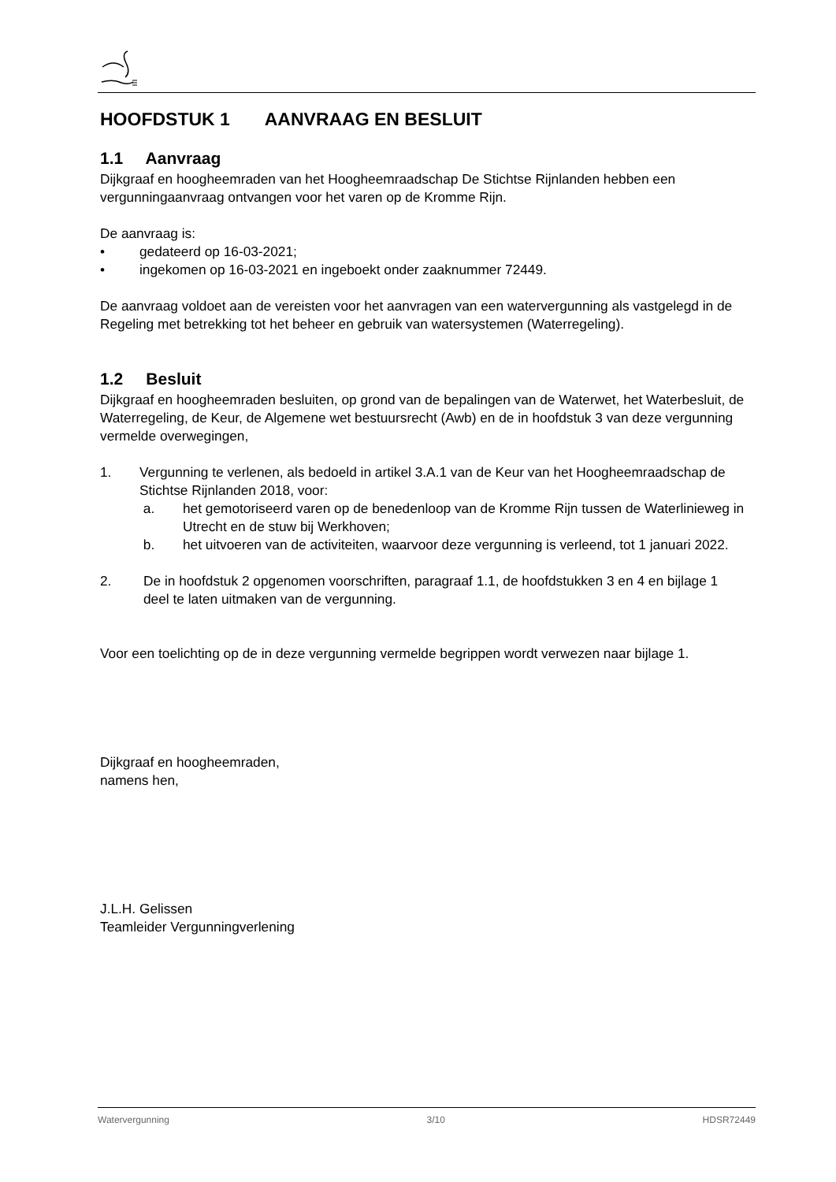HOOFDSTUK 1 AANVRAAG EN BESLUIT
1.1 Aanvraag
Dijkgraaf en hoogheemraden van het Hoogheemraadschap De Stichtse Rijnlanden hebben een vergunningaanvraag ontvangen voor het varen op de Kromme Rijn.
De aanvraag is:
• gedateerd op 16-03-2021;
• ingekomen op 16-03-2021 en ingeboekt onder zaaknummer 72449.
De aanvraag voldoet aan de vereisten voor het aanvragen van een watervergunning als vastgelegd in de Regeling met betrekking tot het beheer en gebruik van watersystemen (Waterregeling).
1.2 Besluit
Dijkgraaf en hoogheemraden besluiten, op grond van de bepalingen van de Waterwet, het Waterbesluit, de Waterregeling, de Keur, de Algemene wet bestuursrecht (Awb) en de in hoofdstuk 3 van deze vergunning vermelde overwegingen,
1. Vergunning te verlenen, als bedoeld in artikel 3.A.1 van de Keur van het Hoogheemraadschap de Stichtse Rijnlanden 2018, voor:
a. het gemotoriseerd varen op de benedenloop van de Kromme Rijn tussen de Waterlinieweg in Utrecht en de stuw bij Werkhoven;
b. het uitvoeren van de activiteiten, waarvoor deze vergunning is verleend, tot 1 januari 2022.
2. De in hoofdstuk 2 opgenomen voorschriften, paragraaf 1.1, de hoofdstukken 3 en 4 en bijlage 1 deel te laten uitmaken van de vergunning.
Voor een toelichting op de in deze vergunning vermelde begrippen wordt verwezen naar bijlage 1.
Dijkgraaf en hoogheemraden,
namens hen,
J.L.H. Gelissen
Teamleider Vergunningverlening
Watervergunning 3/10 HDSR72449